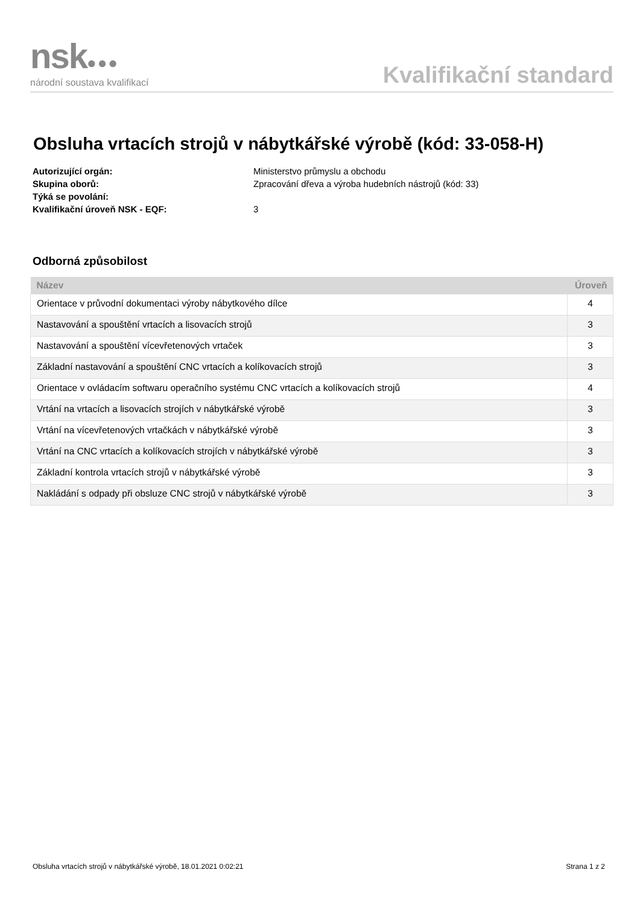nsk●●●
národní soustava kvalifikací
Kvalifikační standard
Obsluha vrtacích strojů v nábytkářské výrobě (kód: 33-058-H)
Autorizující orgán: Ministerstvo průmyslu a obchodu
Skupina oborů: Zpracování dřeva a výroba hudebních nástrojů (kód: 33)
Týká se povolání:
Kvalifikační úroveň NSK - EQF: 3
Odborná způsobilost
| Název | Úroveň |
| --- | --- |
| Orientace v průvodní dokumentaci výroby nábytkového dílce | 4 |
| Nastavování a spouštění vrtacích a lisovacích strojů | 3 |
| Nastavování a spouštění vícevřetenových vrtaček | 3 |
| Základní nastavování a spouštění CNC vrtacích a kolíkovacích strojů | 3 |
| Orientace v ovládacím softwaru operačního systému CNC vrtacích a kolíkovacích strojů | 4 |
| Vrtání na vrtacích a lisovacích strojích v nábytkářské výrobě | 3 |
| Vrtání na vícevřetenových vrtačkách v nábytkářské výrobě | 3 |
| Vrtání na CNC vrtacích a kolíkovacích strojích v nábytkářské výrobě | 3 |
| Základní kontrola vrtacích strojů v nábytkářské výrobě | 3 |
| Nakládání s odpady při obsluze CNC strojů v nábytkářské výrobě | 3 |
Obsluha vrtacích strojů v nábytkářské výrobě, 18.01.2021 0:02:21 Strana 1 z 2